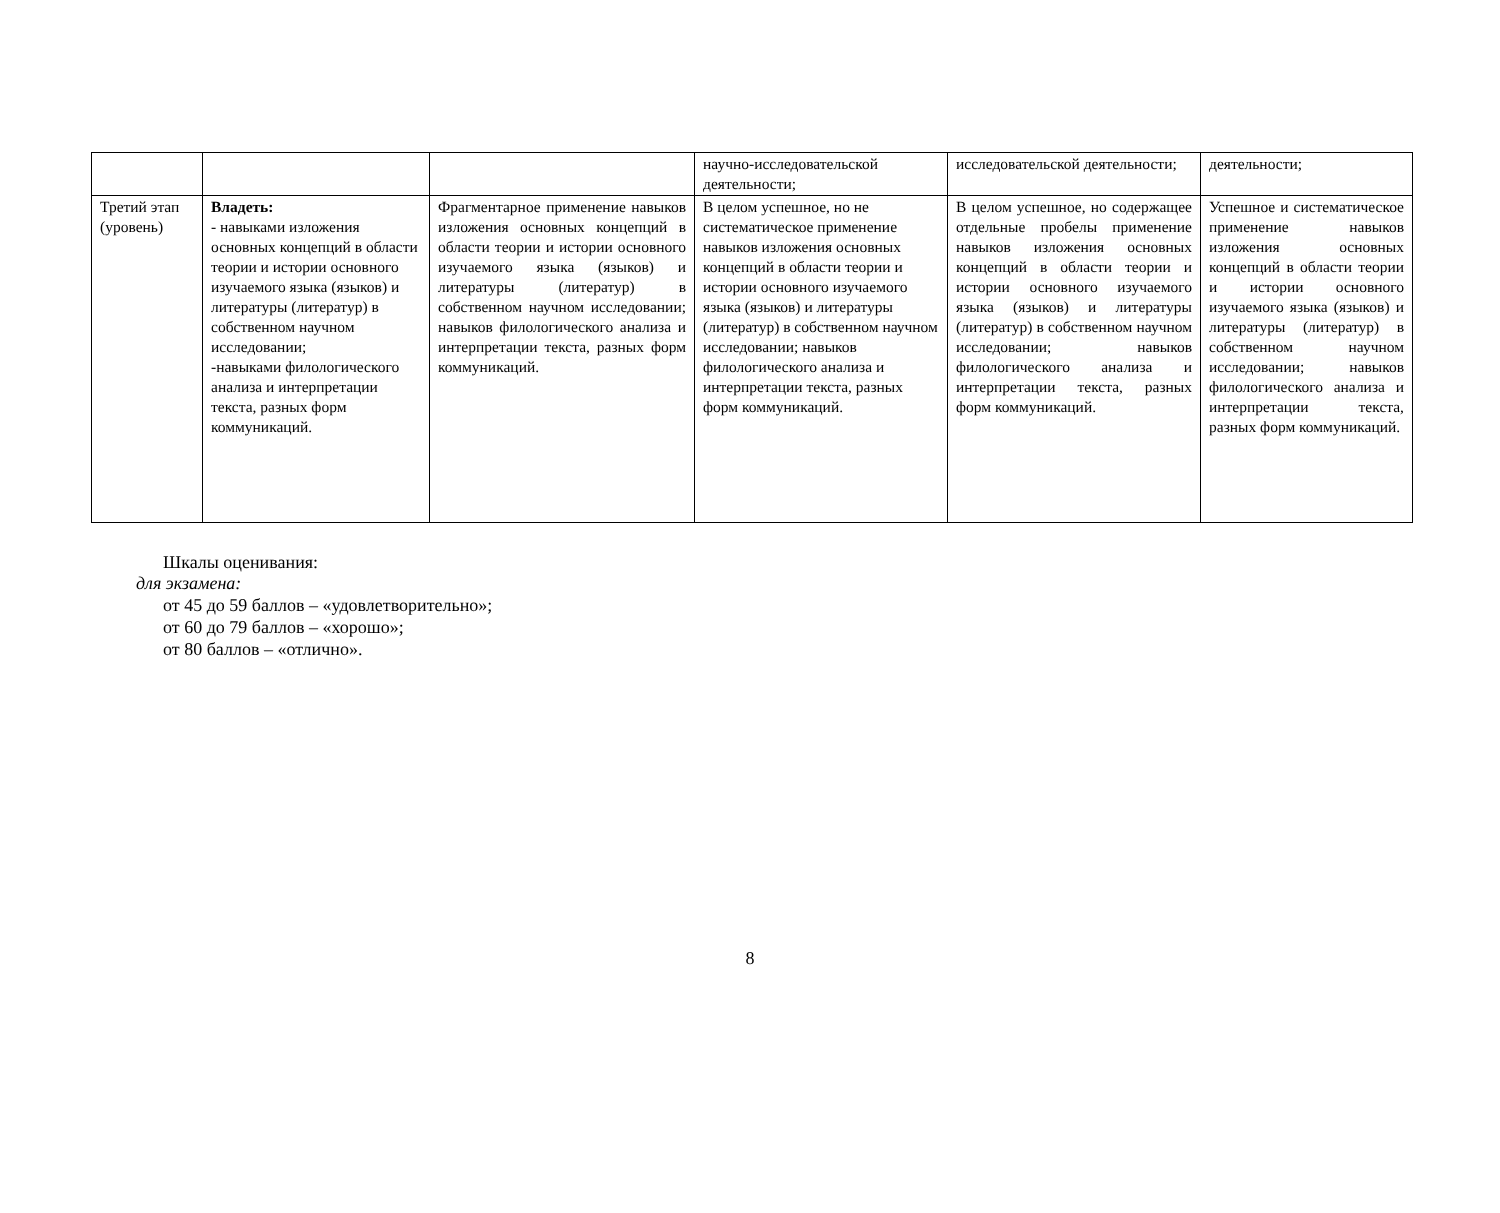| | | | научно-исследовательской деятельности; | исследовательской деятельности; | деятельности; |
| Третий этап (уровень) | Владеть: - навыками изложения основных концепций в области теории и истории основного изучаемого языка (языков) и литературы (литератур) в собственном научном исследовании; -навыками филологического анализа и интерпретации текста, разных форм коммуникаций. | Фрагментарное применение навыков изложения основных концепций в области теории и истории основного изучаемого языка (языков) и литературы (литератур) в собственном научном исследовании; навыков филологического анализа и интерпретации текста, разных форм коммуникаций. | В целом успешное, но не систематическое применение навыков изложения основных концепций в области теории и истории основного изучаемого языка (языков) и литературы (литератур) в собственном научном исследовании; навыков филологического анализа и интерпретации текста, разных форм коммуникаций. | В целом успешное, но содержащее отдельные пробелы применение навыков изложения основных концепций в области теории и истории основного изучаемого языка (языков) и литературы (литератур) в собственном научном исследовании; навыков филологического анализа и интерпретации текста, разных форм коммуникаций. | Успешное и систематическое применение навыков изложения основных концепций в области теории и истории основного изучаемого языка (языков) и литературы (литератур) в собственном научном исследовании; навыков филологического анализа и интерпретации текста, разных форм коммуникаций. |
Шкалы оценивания:
для экзамена:
от 45 до 59 баллов – «удовлетворительно»;
от 60 до 79 баллов – «хорошо»;
от 80 баллов – «отлично».
8